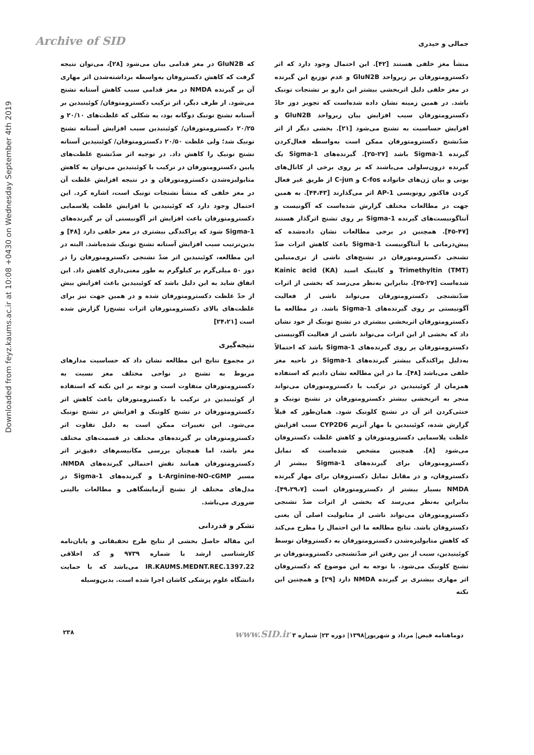Downloaded from feyz.kaums.ac.ir at 10:08 +0430 on Wednesday September 4th 2019
جمالی و حیدری Archive of SID
منشأ مغز خلفی هستند [۴۲]. این احتمال وجود دارد که اثر دکسترومتورفان بر زیرواحد GluN2B و عدم توزیع این گیرنده در مغز خلفی دلیل اثربخشی بیشتر این دارو بر تشنجات تونیک باشد. در همین زمینه نشان داده شده‌است که تجویز دوز حادّ دکسترومتورفان سبب افزایش بیان زیرواحد GluN2B و افزایش حساسیت به تشنج می‌شود [۲۱]. بخشی دیگر از اثر ضدّتشنج دکسترومتورفان ممکن است به‌واسطه فعال‌کردن گیرنده Sigma-1 باشد [۲۷-۲۵]. گیرنده‌های Sigma-1 یک گیرنده درون‌سلولی می‌باشند که بر روی برخی از کانال‌های یونی و بیان ژن‌های خانواده C-fos و C-jun از طریق غیر فعال کردن فاکتور رونویسی AP-1 اثر می‌گذارند [۴۴،۴۳]. به همین جهت در مطالعات مختلف گزارش شده‌است که آگونیست و آنتاگونیست‌های گیرنده Sigma-1 بر روی تشنج اثرگذار هستند [۴۷-۴۵]. همچنین در برخی مطالعات نشان داده‌شده که پیش‌درمانی با آنتاگونیست Sigma-1 باعث کاهش اثرات ضدّ تشنجی دکسترومتورفان در تشنج‌های ناشی از تری‌متیلین (TMT) Trimethyltin و کاینیک اسید (KA) Kainic acid شده‌است [۲۷-۲۵]. بنابراین به‌نظر می‌رسد که بخشی از اثرات ضدّتشنجی دکسترومتورفان می‌تواند ناشی از فعالیت آگونیستی بر روی گیرنده‌های Sigma-1 باشد. در مطالعه ما دکسترومتورفان اثربخشی بیشتری در تشنج تونیک از خود نشان داد که بخشی از این اثرات می‌تواند ناشی از فعالیت آگونیستی دکسترومتورفان بر روی گیرنده‌های Sigma-1 باشد که احتمالاً به‌دلیل پراکندگی بیشتر گیرنده‌های Sigma-1 در ناحیه مغز خلفی می‌باشد [۴۸]. ما در این مطالعه نشان دادیم که استفاده همزمان از کوئینیدین در ترکیب با دکسترومتورفان می‌تواند منجر به اثربخشی بیشتر دکسترومتورفان در تشنج تونیک و خنثی‌کردن اثر آن در تشنج کلونیک شود. همان‌طور که قبلاً گزارش شده، کوئینیدین با مهار آنزیم CYP2D6 سبب افزایش غلظت پلاسمایی دکسترومتورفان و کاهش غلظت دکستروفان می‌شود [۸]. همچنین مشخص شده‌است که تمایل دکسترومتورفان برای گیرنده‌های Sigma-1 بیشتر از دکستروفان، و در مقابل تمایل دکستروفان برای مهار گیرنده NMDA بسیار بیشتر از دکسترومتورفان است [۴۹،۲۹،۷]. بنابراین به‌نظر می‌رسد که بخشی از اثرات ضدّ تشنجی دکسترومتورفان می‌تواند ناشی از متابولیت اصلی آن یعنی دکستروفان باشد. نتایج مطالعه ما این احتمال را مطرح می‌کند که کاهش متابولیزه‌شدن دکسترومتورفان به دکستروفان توسط کوئینیدین، سبب از بین رفتن اثر ضدّتشنجی دکسترومتورفان بر تشنج کلونیک می‌شود. با توجه به این موضوع که دکستروفان اثر مهاری بیشتری بر گیرنده NMDA دارد [۲۹] و همچنین این نکته
که GluN2B در مغز قدامی بیان می‌شود [۲۸]، می‌توان نتیجه گرفت که کاهش دکستروفان به‌واسطه برداشته‌شدن اثر مهاری آن بر گیرنده NMDA در مغز قدامی سبب کاهش آستانه تشنج می‌شود. از طرف دیگر، اثر ترکیب دکسترومتوفان/ کوئینیدین بر آستانه تشنج تونیک دوگانه بود، به شکلی که غلظت‌های ۲۰/۱۰ و ۲۰/۲۵ دکسترومتورفان/ کوئینیدین سبب افزایش آستانه تشنج تونیک شد؛ ولی غلظت ۲۰/۵۰ دکسترومتوفان/ کوئینیدین آستانه تشنج تونیک را کاهش داد. در توجیه اثر ضدّتشنج غلظت‌های پایین دکسترومتورفان در ترکیب با کوئینیدین می‌توان به کاهش متابولیزه‌شدن دکسترومتورفان و در نتیجه افزایش غلظت آن در مغز خلفی که منشأ تشنجات تونیک است، اشاره کرد. این احتمال وجود دارد که کوئینیدین با افزایش غلظت پلاسمایی دکسترومتورفان باعث افزایش اثر آگونیستی آن بر گیرنده‌های Sigma-1 شود که پراکندگی بیشتری در مغز خلفی دارد [۴۸] و بدین‌ترتیب سبب افزایش آستانه تشنج تونیک شده‌باشد. البته در این مطالعه، کوئینیدین اثر ضدّ تشنجی دکسترومتورفان را در دوز ۵۰ میلی‌گرم بر کیلوگرم به طور معنی‌داری کاهش داد. این اتفاق شاید به این دلیل باشد که کوئینیدین باعث افزایش بیش از حدّ غلظت دکسترومتورفان شده و در همین جهت نیز برای غلظت‌های بالای دکسترومتورفان اثرات تشنج‌زا گزارش شده است [۲۴،۲۱]
نتیجه‌گیری
در مجموع نتایج این مطالعه نشان داد که حساسیت مدارهای مربوط به تشنج در نواحی مختلف مغز نسبت به دکسترومتورفان متفاوت است و توجه بر این نکته که استفاده از کوئینیدین در ترکیب با دکسترومتورفان باعث کاهش اثر دکسترومتورفان در تشنج کلونیک و افزایش در تشنج تونیک می‌شود. این تغییرات ممکن است به دلیل تفاوت اثر دکسترومتورفان بر گیرنده‌های مختلف در قسمت‌های مختلف مغز باشد، اما همچنان بررسی مکانیسم‌های دقیق‌تر اثر دکسترومتورفان همانند نقش احتمالی گیرنده‌های NMDA، مسیر L-Arginine-NO-cGMP و گیرنده‌های Sigma-1 در مدل‌های مختلف از تشنج آزمایشگاهی و مطالعات بالینی ضروری می‌باشد.
تشکر و قدردانی
این مقاله حاصل بخشی از نتایج طرح تحقیقاتی و پایان‌نامه کارشناسی ارشد با شماره ۹۷۳۹ و کد اخلاقی IR.KAUMS.MEDNT.REC.1397.22 می‌باشد که با حمایت دانشگاه علوم پزشکی کاشان اجرا شده است. بدین‌وسیله
دوماهنامه فیض| مرداد و شهریور|۱۳۹۸| دوره ۲۳| شماره ۳ www.SID.ir ۲۳۸